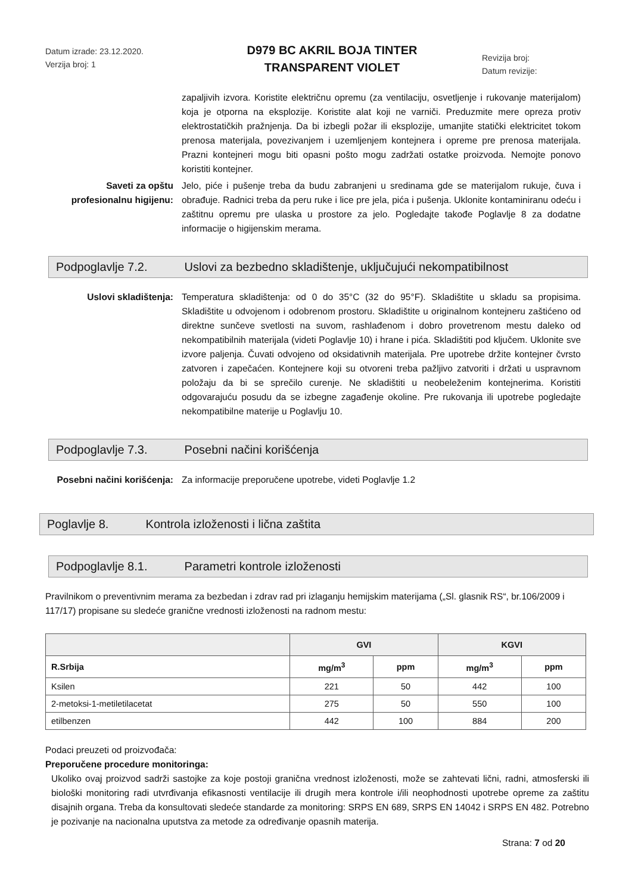Datum izrade: 23.12.2020.
Verzija broj: 1
D979 BC AKRIL BOJA TINTER
TRANSPARENT VIOLET
Revizija broj:
Datum revizije:
zapaljivih izvora. Koristite električnu opremu (za ventilaciju, osvetljenje i rukovanje materijalom) koja je otporna na eksplozije. Koristite alat koji ne varniči. Preduzmite mere opreza protiv elektrostatičkih pražnjenja. Da bi izbegli požar ili eksplozije, umanjite statički elektricitet tokom prenosa materijala, povezivanjem i uzemljenjem kontejnera i opreme pre prenosa materijala. Prazni kontejneri mogu biti opasni pošto mogu zadržati ostatke proizvoda. Nemojte ponovo koristiti kontejner.
Saveti za opštu profesionalnu higijenu:
Jelo, piće i pušenje treba da budu zabranjeni u sredinama gde se materijalom rukuje, čuva i obrađuje. Radnici treba da peru ruke i lice pre jela, pića i pušenja. Uklonite kontaminiranu odeću i zaštitnu opremu pre ulaska u prostore za jelo. Pogledajte takođe Poglavlje 8 za dodatne informacije o higijenskim merama.
Podpoglavlje 7.2. Uslovi za bezbedno skladištenje, uključujući nekompatibilnost
Uslovi skladištenja: Temperatura skladištenja: od 0 do 35°C (32 do 95°F). Skladištite u skladu sa propisima. Skladištite u odvojenom i odobrenom prostoru. Skladištite u originalnom kontejneru zaštićeno od direktne sunčeve svetlosti na suvom, rashlađenom i dobro provetrenom mestu daleko od nekompatibilnih materijala (videti Poglavlje 10) i hrane i pića. Skladištiti pod ključem. Uklonite sve izvore paljenja. Čuvati odvojeno od oksidativnih materijala. Pre upotrebe držite kontejner čvrsto zatvoren i zapečaćen. Kontejnere koji su otvoreni treba pažljivo zatvoriti i držati u uspravnom položaju da bi se sprečilo curenje. Ne skladištiti u neobeleženim kontejnerima. Koristiti odgovarajuću posudu da se izbegne zagađenje okoline. Pre rukovanja ili upotrebe pogledajte nekompatibilne materije u Poglavlju 10.
Podpoglavlje 7.3. Posebni načini korišćenja
Posebni načini korišćenja:
Za informacije preporučene upotrebe, videti Poglavlje 1.2
Poglavlje 8. Kontrola izloženosti i lična zaštita
Podpoglavlje 8.1. Parametri kontrole izloženosti
Pravilnikom o preventivnim merama za bezbedan i zdrav rad pri izlaganju hemijskim materijama („Sl. glasnik RS“, br.106/2009 i 117/17) propisane su sledeće granične vrednosti izloženosti na radnom mestu:
| | GVI | | KGVI | |
| --- | --- | --- | --- | --- |
| R.Srbija | mg/m<sup>3</sup> | ppm | mg/m<sup>3</sup> | ppm |
| Ksilen | 221 | 50 | 442 | 100 |
| 2-metoksi-1-metiletilacetat | 275 | 50 | 550 | 100 |
| etilbenzen | 442 | 100 | 884 | 200 |
Podaci preuzeti od proizvođača:
Preporučene procedure monitoringa:
Ukoliko ovaj proizvod sadrži sastojke za koje postoji granična vrednost izloženosti, može se zahtevati lični, radni, atmosferski ili biološki monitoring radi utvrđivanja efikasnosti ventilacije ili drugih mera kontrole i/ili neophodnosti upotrebe opreme za zaštitu disajnih organa. Treba da konsultovati sledeće standarde za monitoring: SRPS EN 689, SRPS EN 14042 i SRPS EN 482. Potrebno je pozivanje na nacionalna uputstva za metode za određivanje opasnih materija.
Strana: 7 od 20